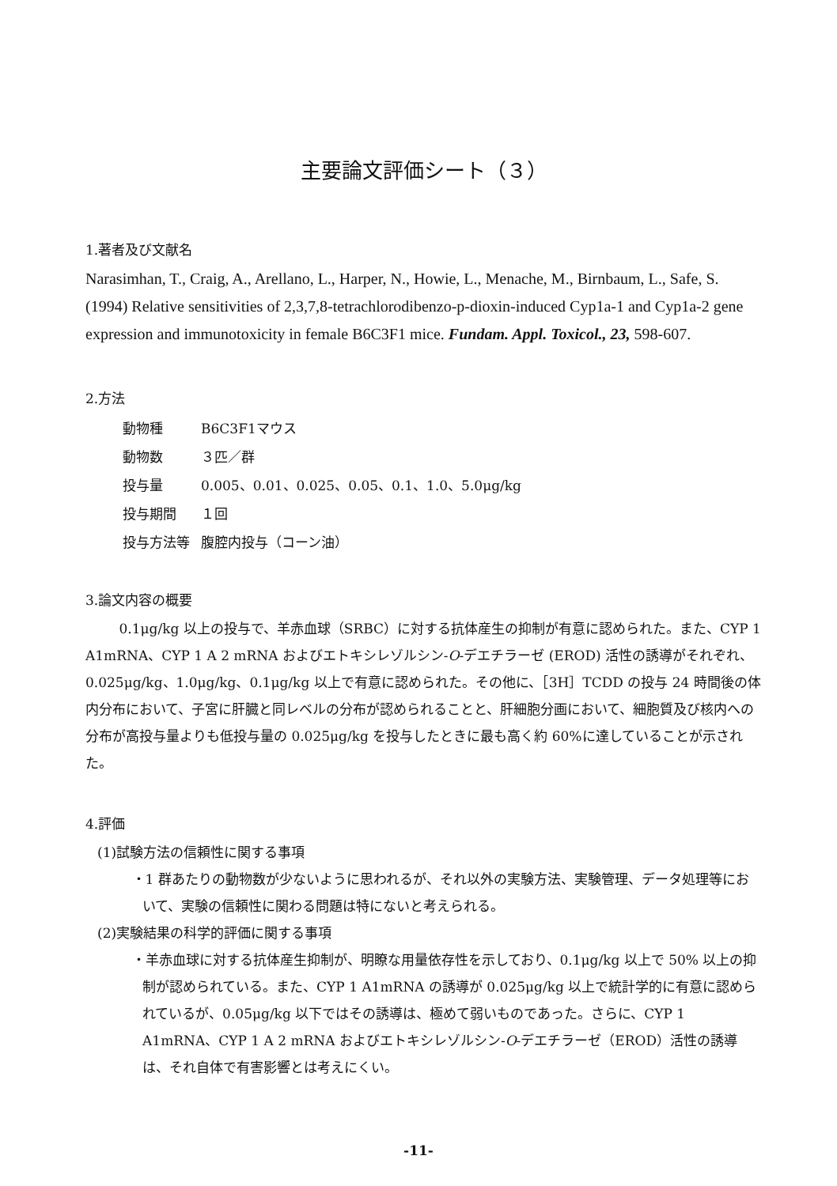主要論文評価シート（３）
1.著者及び文献名
Narasimhan, T., Craig, A., Arellano, L., Harper, N., Howie, L., Menache, M., Birnbaum, L., Safe, S. (1994) Relative sensitivities of 2,3,7,8-tetrachlorodibenzo-p-dioxin-induced Cyp1a-1 and Cyp1a-2 gene expression and immunotoxicity in female B6C3F1 mice. Fundam. Appl. Toxicol., 23, 598-607.
2.方法
| 動物種 | B6C3F1マウス |
| 動物数 | ３匹／群 |
| 投与量 | 0.005、0.01、0.025、0.05、0.1、1.0、5.0μg/kg |
| 投与期間 | １回 |
| 投与方法等 | 腹腔内投与（コーン油） |
3.論文内容の概要
0.1μg/kg 以上の投与で、羊赤血球（SRBC）に対する抗体産生の抑制が有意に認められた。また、CYP 1 A1mRNA、CYP 1 A 2 mRNA およびエトキシレゾルシン-O-デエチラーゼ (EROD) 活性の誘導がそれぞれ、0.025μg/kg、1.0μg/kg、0.1μg/kg 以上で有意に認められた。その他に、［3H］TCDD の投与 24 時間後の体内分布において、子宮に肝臓と同レベルの分布が認められることと、肝細胞分画において、細胞質及び核内への分布が高投与量よりも低投与量の 0.025μg/kg を投与したときに最も高く約 60%に達していることが示された。
4.評価
(1)試験方法の信頼性に関する事項
・1 群あたりの動物数が少ないように思われるが、それ以外の実験方法、実験管理、データ処理等において、実験の信頼性に関わる問題は特にないと考えられる。
(2)実験結果の科学的評価に関する事項
・羊赤血球に対する抗体産生抑制が、明瞭な用量依存性を示しており、0.1μg/kg 以上で 50% 以上の抑制が認められている。また、CYP 1 A1mRNA の誘導が 0.025μg/kg 以上で統計学的に有意に認められているが、0.05μg/kg 以下ではその誘導は、極めて弱いものであった。さらに、CYP 1 A1mRNA、CYP 1 A 2 mRNA およびエトキシレゾルシン-O-デエチラーゼ（EROD）活性の誘導は、それ自体で有害影響とは考えにくい。
-11-